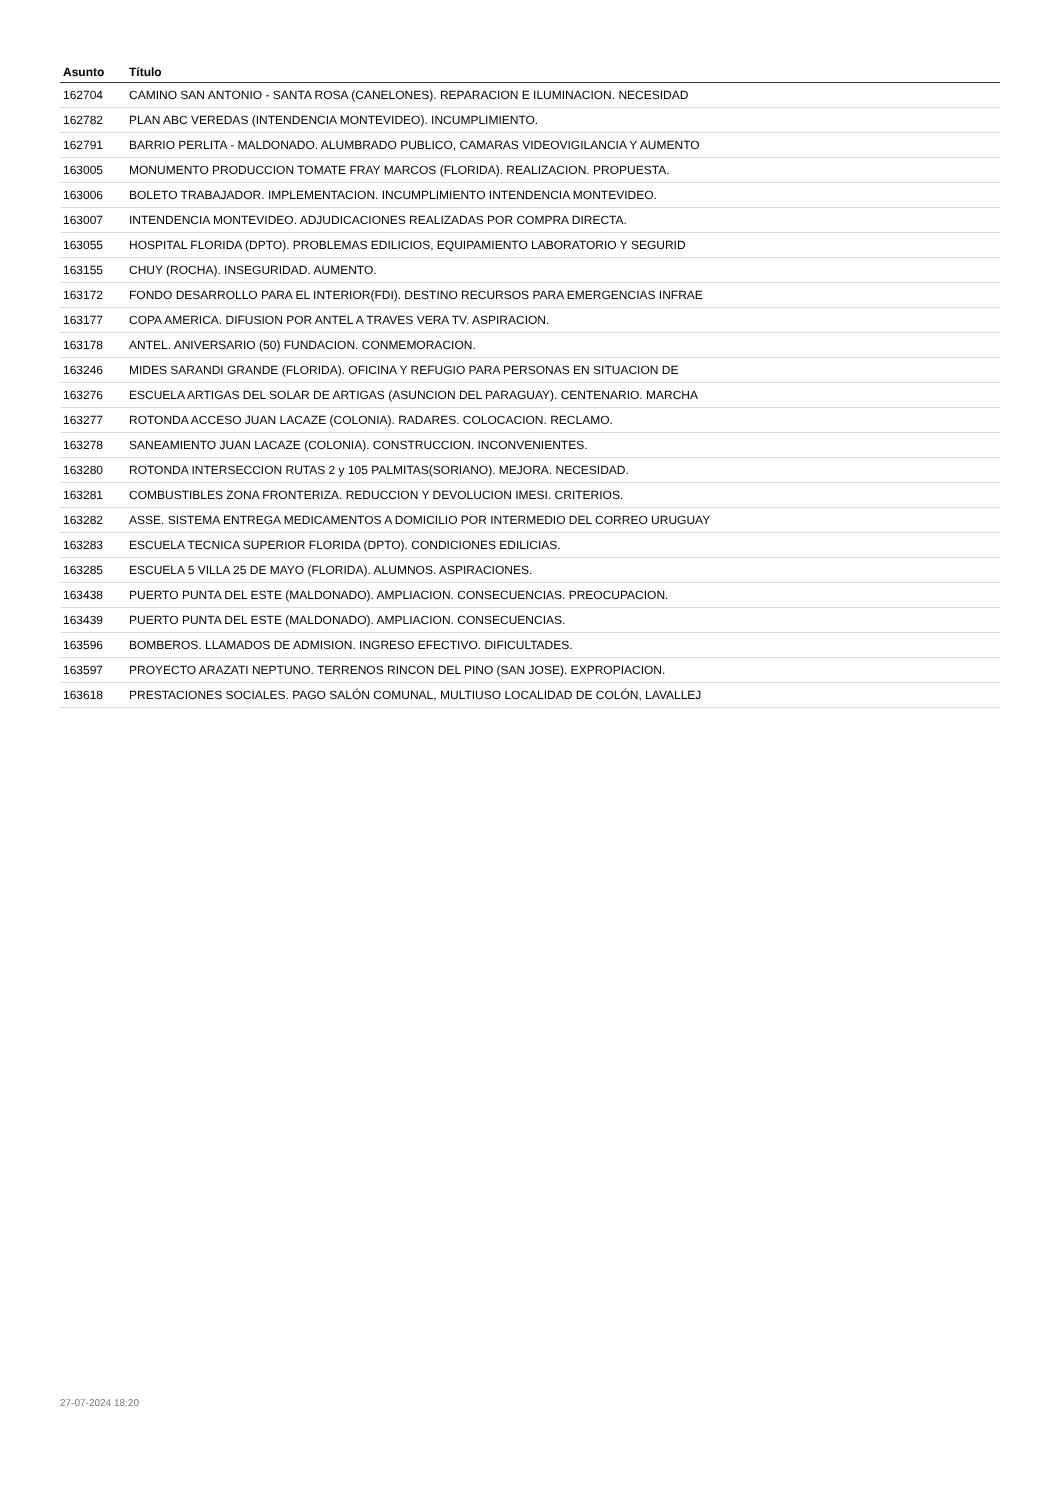| Asunto | Título |
| --- | --- |
| 162704 | CAMINO SAN ANTONIO - SANTA ROSA (CANELONES). REPARACION E ILUMINACION. NECESIDAD |
| 162782 | PLAN ABC VEREDAS (INTENDENCIA MONTEVIDEO). INCUMPLIMIENTO. |
| 162791 | BARRIO PERLITA - MALDONADO. ALUMBRADO PUBLICO, CAMARAS VIDEOVIGILANCIA Y AUMENTO |
| 163005 | MONUMENTO PRODUCCION TOMATE FRAY MARCOS (FLORIDA). REALIZACION. PROPUESTA. |
| 163006 | BOLETO TRABAJADOR. IMPLEMENTACION. INCUMPLIMIENTO INTENDENCIA MONTEVIDEO. |
| 163007 | INTENDENCIA MONTEVIDEO. ADJUDICACIONES REALIZADAS POR COMPRA DIRECTA. |
| 163055 | HOSPITAL FLORIDA (DPTO). PROBLEMAS EDILICIOS, EQUIPAMIENTO LABORATORIO Y SEGURID |
| 163155 | CHUY (ROCHA). INSEGURIDAD. AUMENTO. |
| 163172 | FONDO DESARROLLO PARA EL INTERIOR(FDI). DESTINO RECURSOS PARA EMERGENCIAS INFRAE |
| 163177 | COPA AMERICA. DIFUSION POR ANTEL A TRAVES VERA TV. ASPIRACION. |
| 163178 | ANTEL. ANIVERSARIO (50) FUNDACION. CONMEMORACION. |
| 163246 | MIDES SARANDI GRANDE (FLORIDA). OFICINA Y REFUGIO PARA PERSONAS EN SITUACION DE |
| 163276 | ESCUELA ARTIGAS DEL SOLAR DE ARTIGAS (ASUNCION DEL PARAGUAY). CENTENARIO. MARCHA |
| 163277 | ROTONDA ACCESO JUAN LACAZE (COLONIA). RADARES. COLOCACION. RECLAMO. |
| 163278 | SANEAMIENTO JUAN LACAZE (COLONIA). CONSTRUCCION. INCONVENIENTES. |
| 163280 | ROTONDA INTERSECCION RUTAS 2 y 105 PALMITAS(SORIANO). MEJORA. NECESIDAD. |
| 163281 | COMBUSTIBLES ZONA FRONTERIZA. REDUCCION Y DEVOLUCION IMESI. CRITERIOS. |
| 163282 | ASSE. SISTEMA ENTREGA MEDICAMENTOS A DOMICILIO POR INTERMEDIO DEL CORREO URUGUAY |
| 163283 | ESCUELA TECNICA SUPERIOR FLORIDA (DPTO). CONDICIONES EDILICIAS. |
| 163285 | ESCUELA 5 VILLA 25 DE MAYO (FLORIDA). ALUMNOS. ASPIRACIONES. |
| 163438 | PUERTO PUNTA DEL ESTE (MALDONADO). AMPLIACION. CONSECUENCIAS. PREOCUPACION. |
| 163439 | PUERTO PUNTA DEL ESTE (MALDONADO). AMPLIACION. CONSECUENCIAS. |
| 163596 | BOMBEROS. LLAMADOS DE ADMISION. INGRESO EFECTIVO. DIFICULTADES. |
| 163597 | PROYECTO ARAZATI NEPTUNO. TERRENOS RINCON DEL PINO (SAN JOSE). EXPROPIACION. |
| 163618 | PRESTACIONES SOCIALES. PAGO SALÓN COMUNAL, MULTIUSO LOCALIDAD DE COLÓN, LAVALLEJ |
27-07-2024 18:20